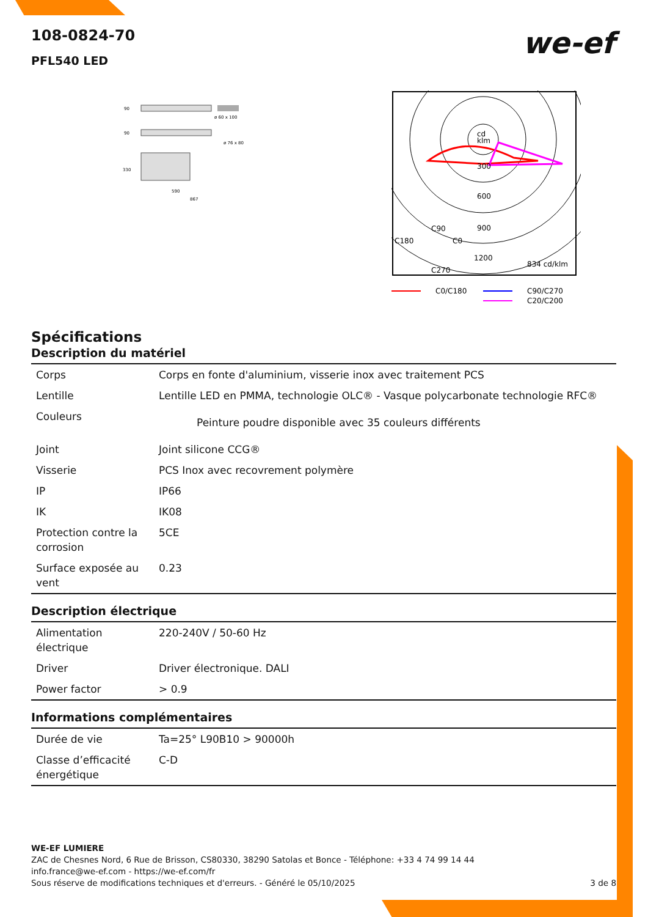we-ef
108-0824-70
PFL540 LED
90
ø 60 x 100
90
ø 76 x 80
330
590
867
cd
klm
300
600
900
1200
C90
C180
C0
C270
834 cd/klm
C0/C180
C90/C270
C20/C200
Spécifications
Description du matériel
| Corps | Corps en fonte d'aluminium, visserie inox avec traitement PCS |
| Lentille | Lentille LED en PMMA, technologie OLC® - Vasque polycarbonate technologie RFC® |
| Couleurs | Peinture poudre disponible avec 35 couleurs différents |
| Joint | Joint silicone CCG® |
| Visserie | PCS Inox avec recovrement polymère |
| IP | IP66 |
| IK | IK08 |
| Protection contre la corrosion | 5CE |
| Surface exposée au vent | 0.23 |
Description électrique
| Alimentation électrique | 220-240V / 50-60 Hz |
| Driver | Driver électronique. DALI |
| Power factor | > 0.9 |
Informations complémentaires
| Durée de vie | Ta=25° L90B10 > 90000h |
| Classe d’efficacité énergétique | C-D |
WE-EF LUMIERE
ZAC de Chesnes Nord, 6 Rue de Brisson, CS80330, 38290 Satolas et Bonce - Téléphone: +33 4 74 99 14 44
info.france@we-ef.com - https://we-ef.com/fr
Sous réserve de modifications techniques et d'erreurs. - Généré le 05/10/2025 3 de 8